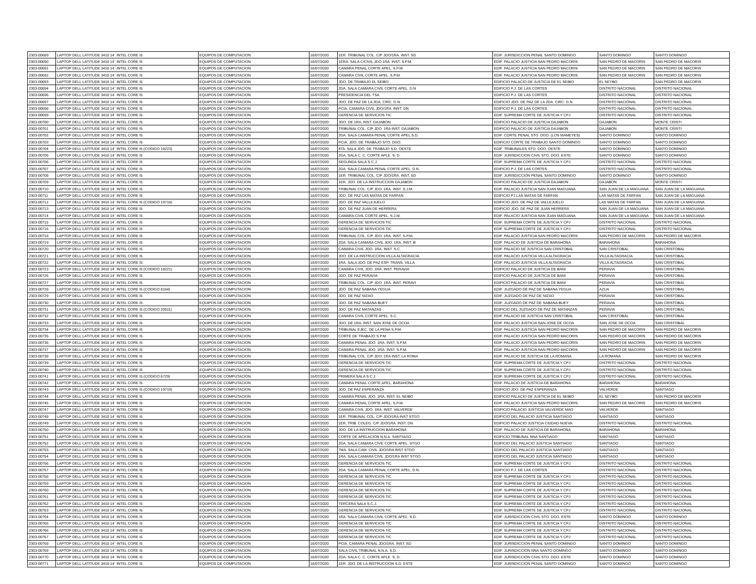| 2303-00689 | LAPTOP DELL LATITUDE 3410 14¨ INTEL CORE I5 | EQUIPOS DE COMPUTACION | 16/07/2020 | 1ER. TRIBUNAL COL. C/P JDO/1RA. INST. SD | EDIF. JURISDICCION PENAL SANTO DOMINGO | SANTO DOMINGO | SANTO DOMINGO |
| 2303-00690 | LAPTOP DELL LATITUDE 3410 14¨ INTEL CORE I5 | EQUIPOS DE COMPUTACION | 16/07/2020 | 1ERA. SALA C/CIVIL JDO.1RA. INST. S.P.M. | EDIF. PALACIO JUSTICIA SAN PEDRO MACORIS | SAN PEDRO DE MACORIS | SAN PEDRO DE MACORIS |
| 2303-00691 | LAPTOP DELL LATITUDE 3410 14¨ INTEL CORE I5 | EQUIPOS DE COMPUTACION | 16/07/2020 | CAMARA PENAL CORTE APEL. S.P.M. | EDIF. PALACIO JUSTICIA SAN PEDRO MACORIS | SAN PEDRO DE MACORIS | SAN PEDRO DE MACORIS |
| 2303-00692 | LAPTOP DELL LATITUDE 3410 14¨ INTEL CORE I5 | EQUIPOS DE COMPUTACION | 16/07/2020 | CAMARA CIVIL CORTE APEL. S.P.M. | EDIF. PALACIO JUSTICIA SAN PEDRO MACORIS | SAN PEDRO DE MACORIS | SAN PEDRO DE MACORIS |
| 2303-00693 | LAPTOP DELL LATITUDE 3410 14¨ INTEL CORE I5 | EQUIPOS DE COMPUTACION | 16/07/2020 | JDO. DE TRABAJO EL SEIBO | EDIFICIO PALACIO DE JUSTICIA DE EL SEIBO | EL SEYBO | SAN PEDRO DE MACORIS |
| 2303-00694 | LAPTOP DELL LATITUDE 3410 14¨ INTEL CORE I5 | EQUIPOS DE COMPUTACION | 16/07/2020 | 2DA. SALA CAMARA CIVIL CORTE APEL. D.N | EDIFICIO P.J. DE LAS CORTES | DISTRITO NACIONAL | DISTRITO NACIONAL |
| 2303-00696 | LAPTOP DELL LATITUDE 3410 14¨ INTEL CORE I5 | EQUIPOS DE COMPUTACION | 16/07/2020 | PRESIDENCIA DEL TSA | EDIFICIO P.J. DE LAS CORTES | DISTRITO NACIONAL | DISTRITO NACIONAL |
| 2303-00697 | LAPTOP DELL LATITUDE 3410 14¨ INTEL CORE I5 | EQUIPOS DE COMPUTACION | 16/07/2020 | JDO. DE PAZ DE LA 2DA. CIRC. D.N. | EDIFICIO JDO. DE PAZ DE LA 2DA. CIRC. D.N. | DISTRITO NACIONAL | DISTRITO NACIONAL |
| 2303-00698 | LAPTOP DELL LATITUDE 3410 14¨ INTEL CORE I5 | EQUIPOS DE COMPUTACION | 16/07/2020 | PCIA. CAMARA CIVIL JDO/1RA. INST. DN | EDIFICIO P.J. DE LAS CORTES | DISTRITO NACIONAL | DISTRITO NACIONAL |
| 2303-00699 | LAPTOP DELL LATITUDE 3410 14¨ INTEL CORE I5 | EQUIPOS DE COMPUTACION | 16/07/2020 | GERENCIA DE SERVICIOS TIC | EDIF. SUPREMA CORTE DE JUSTICIA Y CPJ | DISTRITO NACIONAL | DISTRITO NACIONAL |
| 2303-00700 | LAPTOP DELL LATITUDE 3410 14¨ INTEL CORE I5 | EQUIPOS DE COMPUTACION | 16/07/2020 | JDO. DE 1RA. INST. DAJABON | EDIFICIO PALACIO DE JUSTICIA DAJABON | DAJABON | MONTE CRISTI |
| 2303-00701 | LAPTOP DELL LATITUDE 3410 14¨ INTEL CORE I5 | EQUIPOS DE COMPUTACION | 16/07/2020 | TRIBUNAL COL. C/P JDO. 1RA INST. DAJABON | EDIFICIO PALACIO DE JUSTICIA DAJABON | DAJABON | MONTE CRISTI |
| 2303-00702 | LAPTOP DELL LATITUDE 3410 14¨ INTEL CORE I5 | EQUIPOS DE COMPUTACION | 16/07/2020 | 2DA. SALA CAMARA PENAL CORTE APEL.S.D. | EDIF. CORTE PENAL STO. DGO. (LOS MAMEYES) | SANTO DOMINGO | SANTO DOMINGO |
| 2303-00703 | LAPTOP DELL LATITUDE 3410 14¨ INTEL CORE I5 | EQUIPOS DE COMPUTACION | 16/07/2020 | PCIA. JDO. DE TRABAJO STO. DGO. | EDIFICIO CORTE DE TRABAJO SANTO DOMINGO | SANTO DOMINGO | SANTO DOMINGO |
| 2303-00704 | LAPTOP DELL LATITUDE 3410 14¨ INTEL CORE I5 (CODIGO 18223) | EQUIPOS DE COMPUTACION | 16/07/2020 | 4TA. SALA JDO. DE TRABAJO S.D. OESTE | EDIF. TRIBUNALES STO. DGO. OESTE | SANTO DOMINGO | SANTO DOMINGO |
| 2303-00705 | LAPTOP DELL LATITUDE 3410 14¨ INTEL CORE I5 | EQUIPOS DE COMPUTACION | 16/07/2020 | 2DA. SALA C. C. CORTE APLE. S. D. | EDIF. JURISDICCION CIVIL STO. DGO. ESTE | SANTO DOMINGO | SANTO DOMINGO |
| 2303-00706 | LAPTOP DELL LATITUDE 3410 14¨ INTEL CORE I5 | EQUIPOS DE COMPUTACION | 16/07/2020 | SEGUNDA SALA S.C.J. | EDIF. SUPREMA CORTE DE JUSTICIA Y CPJ | DISTRITO NACIONAL | DISTRITO NACIONAL |
| 2303-00707 | LAPTOP DELL LATITUDE 3410 14¨ INTEL CORE I5 | EQUIPOS DE COMPUTACION | 16/07/2020 | 2DA. SALA CAMARA PENAL CORTE APEL. D.N. | EDIFICIO P.J. DE LAS CORTES | DISTRITO NACIONAL | DISTRITO NACIONAL |
| 2303-00708 | LAPTOP DELL LATITUDE 3410 14¨ INTEL CORE I5 | EQUIPOS DE COMPUTACION | 16/07/2020 | 1ER. TRIBUNAL COL. C/P JDO/1RA. INST. SD | EDIF. JURISDICCION PENAL SANTO DOMINGO | SANTO DOMINGO | SANTO DOMINGO |
| 2303-00709 | LAPTOP DELL LATITUDE 3410 14¨ INTEL CORE I5 | EQUIPOS DE COMPUTACION | 16/07/2020 | 1ER. JDO. DE LA INSTRUCCION DAJABON | EDIFICIO PALACIO DE JUSTICIA DAJABON | DAJABON | MONTE CRISTI |
| 2303-00710 | LAPTOP DELL LATITUDE 3410 14¨ INTEL CORE I5 | EQUIPOS DE COMPUTACION | 16/07/2020 | TRIBUNAL COL. C/P JDO. 1RA. INST. S.J.M. | EDIF. PALACIO JUSTICIA SAN JUAN MAGUANA | SAN JUAN DE LA MAGUANA | SAN JUAN DE LA MAGUANA |
| 2303-00711 | LAPTOP DELL LATITUDE 3410 14¨ INTEL CORE I5 | EQUIPOS DE COMPUTACION | 16/07/2020 | JDO. DE PAZ LAS MATAS DE FARFAN | EDIFICIO PJ LAS MATAS DE FARFAN | LAS MATAS DE FARFAN | SAN JUAN DE LA MAGUANA |
| 2303-00712 | LAPTOP DELL LATITUDE 3410 14¨ INTEL CORE I5 (CODIGO 19718) | EQUIPOS DE COMPUTACION | 16/07/2020 | JDO. DE PAZ VALLEJUELO | EDIFICIO JDO. DE PAZ DE VALLEJUELO | LAS MATAS DE FARFAN | SAN JUAN DE LA MAGUANA |
| 2303-00713 | LAPTOP DELL LATITUDE 3410 14¨ INTEL CORE I5 | EQUIPOS DE COMPUTACION | 16/07/2020 | JDO. DE PAZ JUAN DE HERRERA | EDIFICIO JDO. DE PAZ DE JUAN HERRERA | SAN JUAN DE LA MAGUANA | SAN JUAN DE LA MAGUANA |
| 2303-00714 | LAPTOP DELL LATITUDE 3410 14¨ INTEL CORE I5 | EQUIPOS DE COMPUTACION | 16/07/2020 | CAMARA CIVIL CORTE APEL. S.J.M. | EDIF. PALACIO JUSTICIA SAN JUAN MAGUANA | SAN JUAN DE LA MAGUANA | SAN JUAN DE LA MAGUANA |
| 2303-00715 | LAPTOP DELL LATITUDE 3410 14¨ INTEL CORE I5 | EQUIPOS DE COMPUTACION | 16/07/2020 | GERENCIA DE SERVICIOS TIC | EDIF. SUPREMA CORTE DE JUSTICIA Y CPJ | DISTRITO NACIONAL | DISTRITO NACIONAL |
| 2303-00716 | LAPTOP DELL LATITUDE 3410 14¨ INTEL CORE I5 | EQUIPOS DE COMPUTACION | 16/07/2020 | GERENCIA DE SERVICIOS TIC | EDIF. SUPREMA CORTE DE JUSTICIA Y CPJ | DISTRITO NACIONAL | DISTRITO NACIONAL |
| 2303-00718 | LAPTOP DELL LATITUDE 3410 14¨ INTEL CORE I5 | EQUIPOS DE COMPUTACION | 16/07/2020 | TRIBUNAL COL. C/P JDO. 1RA. INST. S.P.M. | EDIF. PALACIO JUSTICIA SAN PEDRO MACORIS | SAN PEDRO DE MACORIS | SAN PEDRO DE MACORIS |
| 2303-00719 | LAPTOP DELL LATITUDE 3410 14¨ INTEL CORE I5 | EQUIPOS DE COMPUTACION | 16/07/2020 | 2DA. SALA CAMARA CIVIL JDO. 1RA. INST. B | EDIF. PALACIO DE JUSTICIA DE BARAHONA | BARAHONA | BARAHONA |
| 2303-00720 | LAPTOP DELL LATITUDE 3410 14¨ INTEL CORE I5 | EQUIPOS DE COMPUTACION | 16/07/2020 | CAMARA CIVIL JDO. 1RA. INST. S.C. | EDIF. PALACIO DE JUSTICIA SAN CRISTOBAL | SAN CRISTOBAL | SAN CRISTOBAL |
| 2303-00721 | LAPTOP DELL LATITUDE 3410 14¨ INTEL CORE I5 | EQUIPOS DE COMPUTACION | 16/07/2020 | JDO. DE LA INSTRUCCION VILLA ALTAGRACIA | EDIF. PALACIO JUSTICIA VILLA ALTAGRACIA | VILLA ALTAGRACIA | SAN CRISTOBAL |
| 2303-00722 | LAPTOP DELL LATITUDE 3410 14¨ INTEL CORE I5 | EQUIPOS DE COMPUTACION | 16/07/2020 | 1RA. SALA JDO. DE PAZ ESP. TRANS. VILLA | EDIF. PALACIO JUSTICIA VILLA ALTAGRACIA | VILLA ALTAGRACIA | SAN CRISTOBAL |
| 2303-00723 | LAPTOP DELL LATITUDE 3410 14¨ INTEL CORE I5 (CODIGO 18221) | EQUIPOS DE COMPUTACION | 16/07/2020 | CAMARA CIVIL JDO. 1RA. INST. PERAVIA | EDIFICIO PALACIO DE JUSTICIA DE BANI | PERAVIA | SAN CRISTOBAL |
| 2303-00726 | LAPTOP DELL LATITUDE 3410 14¨ INTEL CORE I5 | EQUIPOS DE COMPUTACION | 16/07/2020 | JDO. DE PAZ PERAVIA | EDIFICIO PALACIO DE JUSTICIA DE BANI | PERAVIA | SAN CRISTOBAL |
| 2303-00727 | LAPTOP DELL LATITUDE 3410 14¨ INTEL CORE I5 | EQUIPOS DE COMPUTACION | 16/07/2020 | TRIBUNAL COL. C/P JDO. 1RA. INST. PERAVI | EDIFICIO PALACIO DE JUSTICIA DE BANI | PERAVIA | SAN CRISTOBAL |
| 2303-00728 | LAPTOP DELL LATITUDE 3410 14¨ INTEL CORE I5 (CODIGO 8164) | EQUIPOS DE COMPUTACION | 16/07/2020 | JDO. DE PAZ SABANA YEGUA | EDIF. JUZGADO DE PAZ DE SABANA YEGUA | AZUA | SAN CRISTOBAL |
| 2303-00729 | LAPTOP DELL LATITUDE 3410 14¨ INTEL CORE I5 | EQUIPOS DE COMPUTACION | 16/07/2020 | JDO. DE PAZ NIZAO | EDIF. JUZGADO DE PAZ DE NIZAO | PERAVIA | SAN CRISTOBAL |
| 2303-00730 | LAPTOP DELL LATITUDE 3410 14¨ INTEL CORE I5 | EQUIPOS DE COMPUTACION | 16/07/2020 | JDO. DE PAZ SABANA BUEY | EDIF. JUZGADO DE PAZ DE SABANA BUEY | PERAVIA | SAN CRISTOBAL |
| 2303-00731 | LAPTOP DELL LATITUDE 3410 14¨ INTEL CORE I5 (CODIGO 20511) | EQUIPOS DE COMPUTACION | 16/07/2020 | JDO. DE PAZ MATANZAS | EDIFICIO DEL JUZGADO DE PAZ DE MATANZAS | PERAVIA | SAN CRISTOBAL |
| 2303-00732 | LAPTOP DELL LATITUDE 3410 14¨ INTEL CORE I5 | EQUIPOS DE COMPUTACION | 16/07/2020 | CAMARA CIVIL CORTE APEL. S.C. | EDIF. PALACIO DE JUSTICIA SAN CRISTOBAL | SAN CRISTOBAL | SAN CRISTOBAL |
| 2303-00733 | LAPTOP DELL LATITUDE 3410 14¨ INTEL CORE I5 | EQUIPOS DE COMPUTACION | 16/07/2020 | JDO. DE 1RA. INST. SAN JOSE DE OCOA | EDIF. PALACIO JUSTICIA SAN JOSE DE OCOA | SAN JOSE DE OCOA | SAN CRISTOBAL |
| 2303-00734 | LAPTOP DELL LATITUDE 3410 14¨ INTEL CORE I5 | EQUIPOS DE COMPUTACION | 16/07/2020 | TRIBUNAL EJEC. DE LA PENA S.P.M. | EDIF. PALACIO JUSTICIA SAN PEDRO MACORIS | SAN PEDRO DE MACORIS | SAN PEDRO DE MACORIS |
| 2303-00735 | LAPTOP DELL LATITUDE 3410 14¨ INTEL CORE I5 | EQUIPOS DE COMPUTACION | 16/07/2020 | CORTE DE TRABAJO S.P.M. | EDIF. PALACIO JUSTICIA SAN PEDRO MACORIS | SAN PEDRO DE MACORIS | SAN PEDRO DE MACORIS |
| 2303-00736 | LAPTOP DELL LATITUDE 3410 14¨ INTEL CORE I5 | EQUIPOS DE COMPUTACION | 16/07/2020 | CAMARA PENAL JDO. 1RA. INST. S.P.M. | EDIF. PALACIO JUSTICIA SAN PEDRO MACORIS | SAN PEDRO DE MACORIS | SAN PEDRO DE MACORIS |
| 2303-00737 | LAPTOP DELL LATITUDE 3410 14¨ INTEL CORE I5 | EQUIPOS DE COMPUTACION | 16/07/2020 | CAMARA PENAL JDO. 1RA. INST. S.P.M. | EDIF. PALACIO JUSTICIA SAN PEDRO MACORIS | SAN PEDRO DE MACORIS | SAN PEDRO DE MACORIS |
| 2303-00738 | LAPTOP DELL LATITUDE 3410 14¨ INTEL CORE I5 | EQUIPOS DE COMPUTACION | 16/07/2020 | TRIBUNAL COL. C/P JDO. 1RA INST. LA ROMA | EDIF. PALACIO DE JUSTICIA DE LA ROMANA | LA ROMANA | SAN PEDRO DE MACORIS |
| 2303-00739 | LAPTOP DELL LATITUDE 3410 14¨ INTEL CORE I5 | EQUIPOS DE COMPUTACION | 16/07/2020 | GERENCIA DE SERVICIOS TIC | EDIF. SUPREMA CORTE DE JUSTICIA Y CPJ | DISTRITO NACIONAL | DISTRITO NACIONAL |
| 2303-00740 | LAPTOP DELL LATITUDE 3410 14¨ INTEL CORE I5 | EQUIPOS DE COMPUTACION | 16/07/2020 | GERENCIA DE SERVICIOS TIC | EDIF. SUPREMA CORTE DE JUSTICIA Y CPJ | DISTRITO NACIONAL | DISTRITO NACIONAL |
| 2303-00741 | LAPTOP DELL LATITUDE 3410 14¨ INTEL CORE I5 (CODIGO 6729) | EQUIPOS DE COMPUTACION | 16/07/2020 | PRIMERA SALA S.C.J. | EDIF. SUPREMA CORTE DE JUSTICIA Y CPJ | DISTRITO NACIONAL | DISTRITO NACIONAL |
| 2303-00742 | LAPTOP DELL LATITUDE 3410 14¨ INTEL CORE I5 | EQUIPOS DE COMPUTACION | 16/07/2020 | CAMARA PENAL CORTE APEL. BARAHONA | EDIF. PALACIO DE JUSTICIA DE BARAHONA | BARAHONA | BARAHONA |
| 2303-00743 | LAPTOP DELL LATITUDE 3410 14¨ INTEL CORE I5 (CODIGO 19719) | EQUIPOS DE COMPUTACION | 16/07/2020 | JDO. DE PAZ ESPERANZA | EDIFICIO JDO. DE PAZ ESPERANZA | VALVERDE | SANTIAGO |
| 2303-00744 | LAPTOP DELL LATITUDE 3410 14¨ INTEL CORE I5 | EQUIPOS DE COMPUTACION | 16/07/2020 | CAMARA PENAL JDO. 1RA. INST. EL SEIBO | EDIFICIO PALACIO DE JUSTICIA DE EL SEIBO | EL SEYBO | SAN PEDRO DE MACORIS |
| 2303-00745 | LAPTOP DELL LATITUDE 3410 14¨ INTEL CORE I5 | EQUIPOS DE COMPUTACION | 16/07/2020 | CAMARA PENAL CORTE APEL. S.P.M. | EDIF. PALACIO JUSTICIA SAN PEDRO MACORIS | SAN PEDRO DE MACORIS | SAN PEDRO DE MACORIS |
| 2303-00747 | LAPTOP DELL LATITUDE 3410 14¨ INTEL CORE I5 | EQUIPOS DE COMPUTACION | 16/07/2020 | CAMARA CIVIL JDO. 1RA. INST. VALVERDE | EDIFICIO PALACIO JUSTICIA VALVERDE MAO | VALVERDE | SANTIAGO |
| 2303-00748 | LAPTOP DELL LATITUDE 3410 14¨ INTEL CORE I5 | EQUIPOS DE COMPUTACION | 16/07/2020 | 1ER. TRIBUNAL COL. C/P JDO/1RA INST STGO | EDIFICIO DEL PALACIO JUSTICIA SANTIAGO | SANTIAGO | SANTIAGO |
| 2303-00749 | LAPTOP DELL LATITUDE 3410 14¨ INTEL CORE I5 | EQUIPOS DE COMPUTACION | 16/07/2020 | 1ER. TRIB. COLEG. C/P JDO/1RA. INST. DN | EDIFICIO PALACIO JUSTICIA CIUDAD NUEVA | DISTRITO NACIONAL | DISTRITO NACIONAL |
| 2303-00750 | LAPTOP DELL LATITUDE 3410 14¨ INTEL CORE I5 | EQUIPOS DE COMPUTACION | 16/07/2020 | JDO. DE LA INSTRUCCION BARAHONA | EDIF. PALACIO DE JUSTICIA DE BARAHONA | BARAHONA | BARAHONA |
| 2303-00751 | LAPTOP DELL LATITUDE 3410 14¨ INTEL CORE I5 | EQUIPOS DE COMPUTACION | 16/07/2020 | CORTE DE APELACION N.N.A. SANTIAGO | EDIFICIO TRIBUNAL NNA SANTIAGO | SANTIAGO | SANTIAGO |
| 2303-00752 | LAPTOP DELL LATITUDE 3410 14¨ INTEL CORE I5 | EQUIPOS DE COMPUTACION | 16/07/2020 | 2DA. SALA CAMARA CIVIL CORTE APEL. STGO | EDIFICIO DEL PALACIO JUSTICIA SANTIAGO | SANTIAGO | SANTIAGO |
| 2303-00753 | LAPTOP DELL LATITUDE 3410 14¨ INTEL CORE I5 | EQUIPOS DE COMPUTACION | 16/07/2020 | 7MA. SALA CAM. CIVIL JDO/1RA INST STGO | EDIFICIO DEL PALACIO JUSTICIA SANTIAGO | SANTIAGO | SANTIAGO |
| 2303-00754 | LAPTOP DELL LATITUDE 3410 14¨ INTEL CORE I5 | EQUIPOS DE COMPUTACION | 16/07/2020 | 1RA. SALA CAMARA CIVIL JDO/1RA INST STGO | EDIFICIO DEL PALACIO JUSTICIA SANTIAGO | SANTIAGO | SANTIAGO |
| 2303-00756 | LAPTOP DELL LATITUDE 3410 14¨ INTEL CORE I5 | EQUIPOS DE COMPUTACION | 16/07/2020 | GERENCIA DE SERVICIOS TIC | EDIF. SUPREMA CORTE DE JUSTICIA Y CPJ | DISTRITO NACIONAL | DISTRITO NACIONAL |
| 2303-00757 | LAPTOP DELL LATITUDE 3410 14¨ INTEL CORE I5 | EQUIPOS DE COMPUTACION | 16/07/2020 | 2DA. SALA CAMARA PENAL CORTE APEL. D.N. | EDIFICIO P.J. DE LAS CORTES | DISTRITO NACIONAL | DISTRITO NACIONAL |
| 2303-00758 | LAPTOP DELL LATITUDE 3410 14¨ INTEL CORE I5 | EQUIPOS DE COMPUTACION | 16/07/2020 | GERENCIA DE SERVICIOS TIC | EDIF. SUPREMA CORTE DE JUSTICIA Y CPJ | DISTRITO NACIONAL | DISTRITO NACIONAL |
| 2303-00759 | LAPTOP DELL LATITUDE 3410 14¨ INTEL CORE I5 | EQUIPOS DE COMPUTACION | 16/07/2020 | GERENCIA DE SERVICIOS TIC | EDIF. SUPREMA CORTE DE JUSTICIA Y CPJ | DISTRITO NACIONAL | DISTRITO NACIONAL |
| 2303-00760 | LAPTOP DELL LATITUDE 3410 14¨ INTEL CORE I5 | EQUIPOS DE COMPUTACION | 16/07/2020 | GERENCIA DE SERVICIOS TIC | EDIF. SUPREMA CORTE DE JUSTICIA Y CPJ | DISTRITO NACIONAL | DISTRITO NACIONAL |
| 2303-00761 | LAPTOP DELL LATITUDE 3410 14¨ INTEL CORE I5 | EQUIPOS DE COMPUTACION | 16/07/2020 | GERENCIA DE SERVICIOS TIC | EDIF. SUPREMA CORTE DE JUSTICIA Y CPJ | DISTRITO NACIONAL | DISTRITO NACIONAL |
| 2303-00762 | LAPTOP DELL LATITUDE 3410 14¨ INTEL CORE I5 | EQUIPOS DE COMPUTACION | 16/07/2020 | TERCERA SALA S.C.J. | EDIF. SUPREMA CORTE DE JUSTICIA Y CPJ | DISTRITO NACIONAL | DISTRITO NACIONAL |
| 2303-00763 | LAPTOP DELL LATITUDE 3410 14¨ INTEL CORE I5 | EQUIPOS DE COMPUTACION | 16/07/2020 | GERENCIA DE SERVICIOS TIC | EDIF. SUPREMA CORTE DE JUSTICIA Y CPJ | DISTRITO NACIONAL | DISTRITO NACIONAL |
| 2303-00764 | LAPTOP DELL LATITUDE 3410 14¨ INTEL CORE I5 | EQUIPOS DE COMPUTACION | 16/07/2020 | 1RA. SALA CAMARA CIVIL CORTE APEL. S.D. | EDIF. JURISDICCION CIVIL STO. DGO. ESTE | SANTO DOMINGO | SANTO DOMINGO |
| 2303-00765 | LAPTOP DELL LATITUDE 3410 14¨ INTEL CORE I5 | EQUIPOS DE COMPUTACION | 16/07/2020 | GERENCIA DE SERVICIOS TIC | EDIF. SUPREMA CORTE DE JUSTICIA Y CPJ | DISTRITO NACIONAL | DISTRITO NACIONAL |
| 2303-00766 | LAPTOP DELL LATITUDE 3410 14¨ INTEL CORE I5 | EQUIPOS DE COMPUTACION | 16/07/2020 | GERENCIA DE SERVICIOS TIC | EDIF. SUPREMA CORTE DE JUSTICIA Y CPJ | DISTRITO NACIONAL | DISTRITO NACIONAL |
| 2303-00767 | LAPTOP DELL LATITUDE 3410 14¨ INTEL CORE I5 | EQUIPOS DE COMPUTACION | 16/07/2020 | GERENCIA DE SERVICIOS TIC | EDIF. SUPREMA CORTE DE JUSTICIA Y CPJ | DISTRITO NACIONAL | DISTRITO NACIONAL |
| 2303-00768 | LAPTOP DELL LATITUDE 3410 14¨ INTEL CORE I5 | EQUIPOS DE COMPUTACION | 16/07/2020 | PCIA. CAMARA PENAL JDO/1RA. INST. SD | EDIF. JURISDICCION PENAL SANTO DOMINGO | SANTO DOMINGO | SANTO DOMINGO |
| 2303-00769 | LAPTOP DELL LATITUDE 3410 14¨ INTEL CORE I5 | EQUIPOS DE COMPUTACION | 16/07/2020 | SALA CIVIL TRIBUNAL N.N.A. S.D. | EDIF. JURISDICCION NNA SANTO DOMINGO | SANTO DOMINGO | SANTO DOMINGO |
| 2303-00770 | LAPTOP DELL LATITUDE 3410 14¨ INTEL CORE I5 | EQUIPOS DE COMPUTACION | 16/07/2020 | 2DA. SALA C. C. CORTE APLE. S. D. | EDIF. JURISDICCION CIVIL STO. DGO. ESTE | SANTO DOMINGO | SANTO DOMINGO |
| 2303-00771 | LAPTOP DELL LATITUDE 3410 14¨ INTEL CORE I5 | EQUIPOS DE COMPUTACION | 16/07/2020 | 1ER. JDO. DE LA INSTRUCCION S.D. ESTE | EDIF. JURISDICCION PENAL SANTO DOMINGO | SANTO DOMINGO | SANTO DOMINGO |